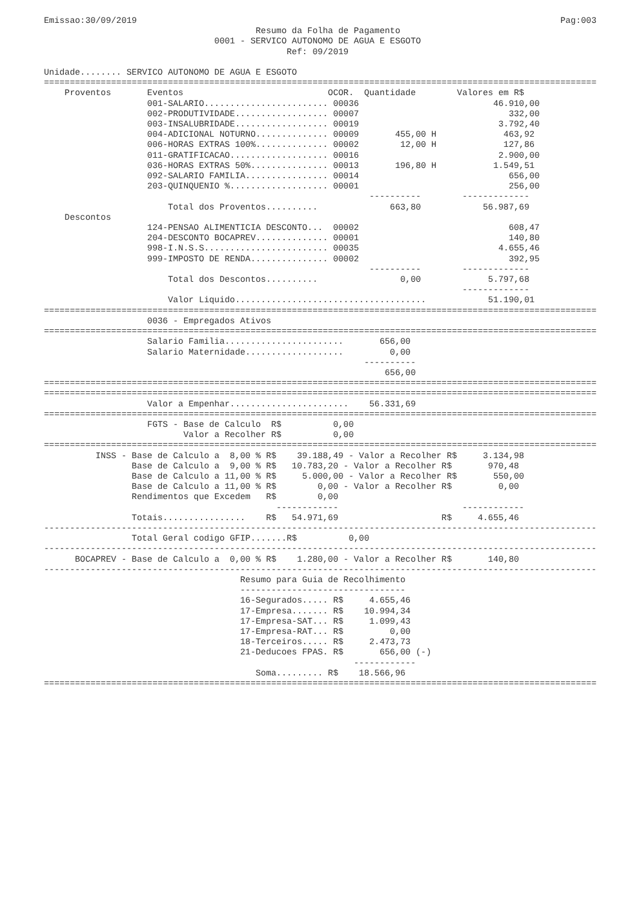Emissao:30/09/2019                                                                                  Pag:003
                                         Resumo da Folha de Pagamento
                                 0001 - SERVICO AUTONOMO DE AGUA E ESGOTO
                                               Ref: 09/2019

Unidade........ SERVICO AUTONOMO DE AGUA E ESGOTO
===========================================================================================================
    Proventos       Eventos                            OCOR.  Quantidade        Valores em R$
                    001-SALARIO........................ 00036                          46.910,00
                    002-PRODUTIVIDADE.................. 00007                             332,00
                    003-INSALUBRIDADE.................. 00019                           3.792,40
                    004-ADICIONAL NOTURNO.............. 00009       455,00 H             463,92
                    006-HORAS EXTRAS 100%.............. 00002        12,00 H             127,86
                    011-GRATIFICACAO................... 00016                           2.900,00
                    036-HORAS EXTRAS 50%............... 00013       196,80 H           1.549,51
                    092-SALARIO FAMILIA................ 00014                             656,00
                    203-QUINQUENIO %................... 00001                             256,00
                                                               ----------        -------------
                        Total dos Proventos..........              663,80            56.987,69
    Descontos
                    124-PENSAO ALIMENTICIA DESCONTO...  00002                             608,47
                    204-DESCONTO BOCAPREV.............. 00001                             140,80
                    998-I.N.S.S........................ 00035                           4.655,46
                    999-IMPOSTO DE RENDA............... 00002                             392,95
                                                               ----------        -------------
                        Total dos Descontos..........                0,00             5.797,68
                                                                                 -------------
                        Valor Liquido.....................................            51.190,01
===========================================================================================================
                    0036 - Empregados Ativos
===========================================================================================================
                    Salario Familia.......................       656,00
                    Salario Maternidade...................         0,00
                                                              ----------
                                                                  656,00
===========================================================================================================
===========================================================================================================
                    Valor a Empenhar.......................    56.331,69
===========================================================================================================
                    FGTS - Base de Calculo  R$          0,00
                           Valor a Recolher R$          0,00
===========================================================================================================
          INSS - Base de Calculo a  8,00 % R$    39.188,49 - Valor a Recolher R$     3.134,98
                 Base de Calculo a  9,00 % R$   10.783,20 - Valor a Recolher R$       970,48
                 Base de Calculo a 11,00 % R$     5.000,00 - Valor a Recolher R$       550,00
                 Base de Calculo a 11,00 % R$        0,00 - Valor a Recolher R$         0,00
                 Rendimentos que Excedem   R$        0,00
                                             ------------                        ------------
                 Totais................    R$   54.971,69                    R$     4.655,46
-----------------------------------------------------------------------------------------------------------
                 Total Geral codigo GFIP.......R$          0,00
-----------------------------------------------------------------------------------------------------------
      BOCAPREV - Base de Calculo a  0,00 % R$    1.280,00 - Valor a Recolher R$       140,80
-----------------------------------------------------------------------------------------------------------
                                      Resumo para Guia de Recolhimento
                                      --------------------------------
                                      16-Segurados..... R$     4.655,46
                                      17-Empresa....... R$    10.994,34
                                      17-Empresa-SAT... R$     1.099,43
                                      17-Empresa-RAT... R$         0,00
                                      18-Terceiros..... R$     2.473,73
                                      21-Deducoes FPAS. R$       656,00 (-)
                                                            ------------
                                         Soma......... R$    18.566,96
===========================================================================================================